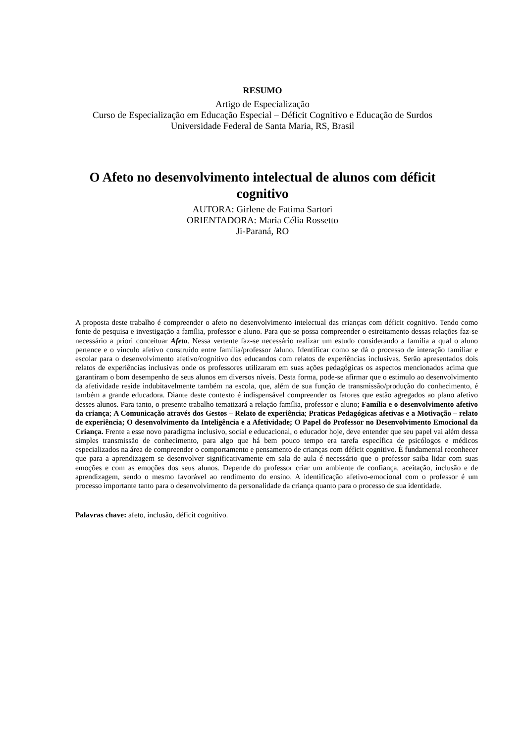RESUMO
Artigo de Especialização
Curso de Especialização em Educação Especial – Déficit Cognitivo e Educação de Surdos
Universidade Federal de Santa Maria, RS, Brasil
O Afeto no desenvolvimento intelectual de alunos com déficit cognitivo
AUTORA: Girlene de Fatima Sartori
ORIENTADORA: Maria Célia Rossetto
Ji-Paraná, RO
A proposta deste trabalho é compreender o afeto no desenvolvimento intelectual das crianças com déficit cognitivo. Tendo como fonte de pesquisa e investigação a família, professor e aluno. Para que se possa compreender o estreitamento dessas relações faz-se necessário a priori conceituar Afeto. Nessa vertente faz-se necessário realizar um estudo considerando a família a qual o aluno pertence e o vinculo afetivo construído entre família/professor /aluno. Identificar como se dá o processo de interação familiar e escolar para o desenvolvimento afetivo/cognitivo dos educandos com relatos de experiências inclusivas. Serão apresentados dois relatos de experiências inclusivas onde os professores utilizaram em suas ações pedagógicas os aspectos mencionados acima que garantiram o bom desempenho de seus alunos em diversos níveis. Desta forma, pode-se afirmar que o estimulo ao desenvolvimento da afetividade reside indubitavelmente também na escola, que, além de sua função de transmissão/produção do conhecimento, é também a grande educadora. Diante deste contexto é indispensável compreender os fatores que estão agregados ao plano afetivo desses alunos. Para tanto, o presente trabalho tematizará a relação família, professor e aluno; Família e o desenvolvimento afetivo da criança; A Comunicação através dos Gestos – Relato de experiência; Praticas Pedagógicas afetivas e a Motivação – relato de experiência; O desenvolvimento da Inteligência e a Afetividade; O Papel do Professor no Desenvolvimento Emocional da Criança. Frente a esse novo paradigma inclusivo, social e educacional, o educador hoje, deve entender que seu papel vai além dessa simples transmissão de conhecimento, para algo que há bem pouco tempo era tarefa específica de psicólogos e médicos especializados na área de compreender o comportamento e pensamento de crianças com déficit cognitivo. È fundamental reconhecer que para a aprendizagem se desenvolver significativamente em sala de aula é necessário que o professor saiba lidar com suas emoções e com as emoções dos seus alunos. Depende do professor criar um ambiente de confiança, aceitação, inclusão e de aprendizagem, sendo o mesmo favorável ao rendimento do ensino. A identificação afetivo-emocional com o professor é um processo importante tanto para o desenvolvimento da personalidade da criança quanto para o processo de sua identidade.
Palavras chave: afeto, inclusão, déficit cognitivo.